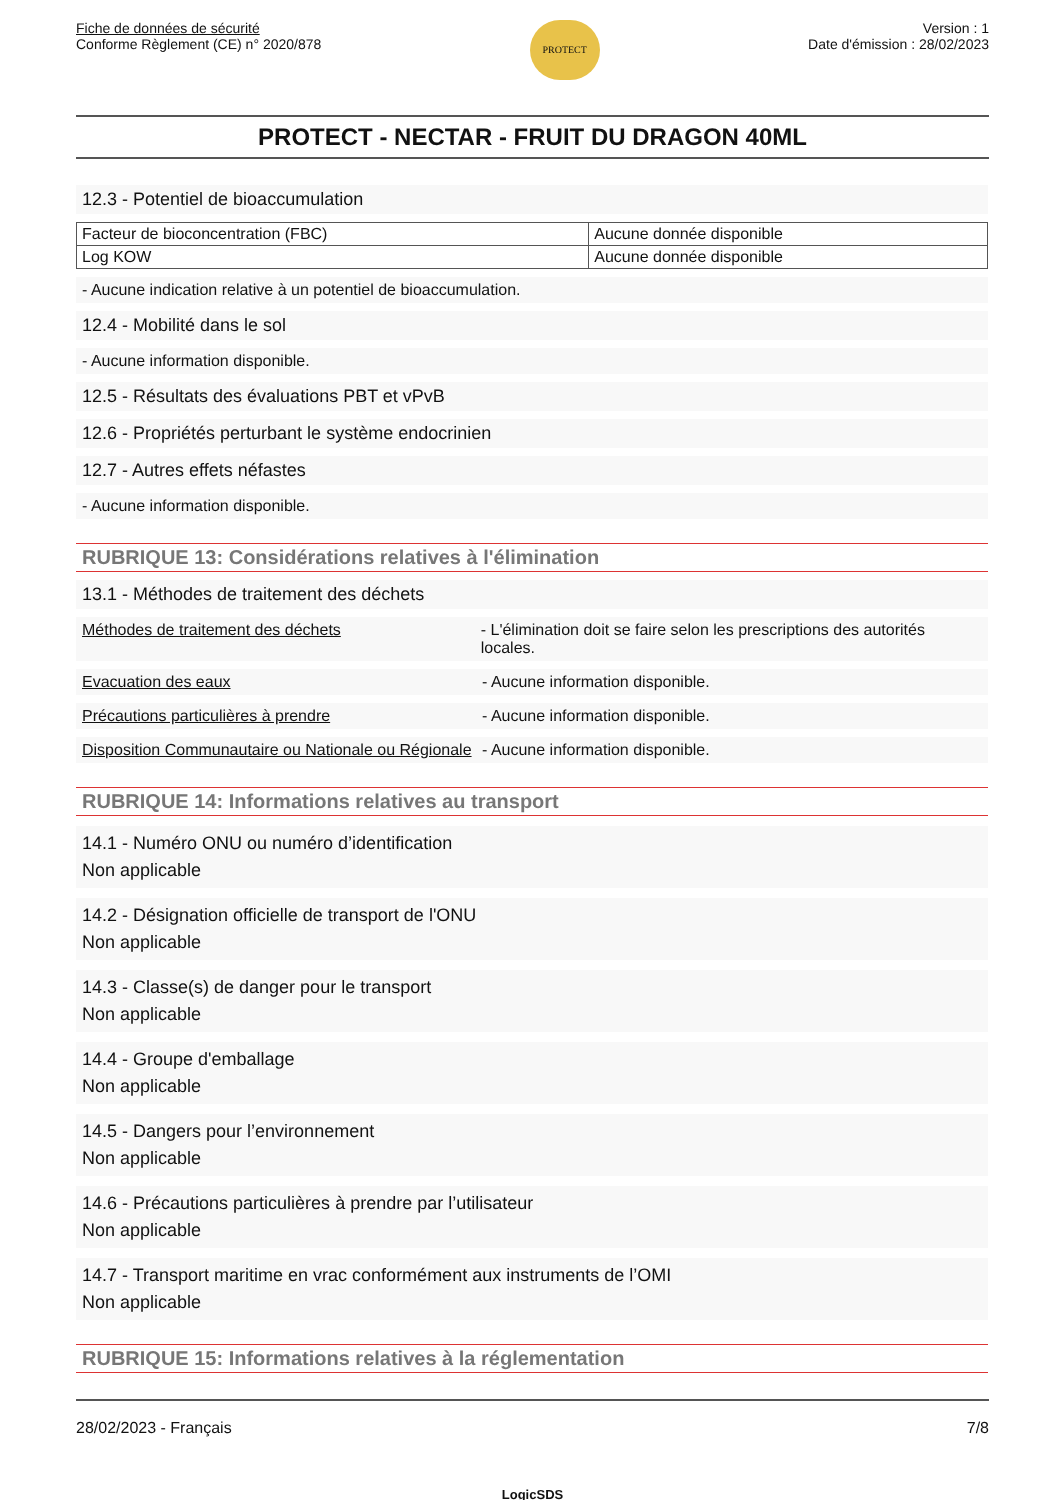Fiche de données de sécurité
Conforme Règlement (CE) n° 2020/878
PROTECT
Version : 1
Date d'émission : 28/02/2023
PROTECT - NECTAR - FRUIT DU DRAGON 40ML
12.3 - Potentiel de bioaccumulation
| Facteur de bioconcentration (FBC) | Aucune donnée disponible |
| Log KOW | Aucune donnée disponible |
- Aucune indication relative à un potentiel de bioaccumulation.
12.4 - Mobilité dans le sol
- Aucune information disponible.
12.5 - Résultats des évaluations PBT et vPvB
12.6 - Propriétés perturbant le système endocrinien
12.7 - Autres effets néfastes
- Aucune information disponible.
RUBRIQUE 13: Considérations relatives à l'élimination
13.1 - Méthodes de traitement des déchets
Méthodes de traitement des déchets - L'élimination doit se faire selon les prescriptions des autorités locales.
Evacuation des eaux - Aucune information disponible.
Précautions particulières à prendre - Aucune information disponible.
Disposition Communautaire ou Nationale ou Régionale
- Aucune information disponible.
RUBRIQUE 14: Informations relatives au transport
14.1 - Numéro ONU ou numéro d’identification
Non applicable
14.2 - Désignation officielle de transport de l'ONU
Non applicable
14.3 - Classe(s) de danger pour le transport
Non applicable
14.4 - Groupe d'emballage
Non applicable
14.5 - Dangers pour l’environnement
Non applicable
14.6 - Précautions particulières à prendre par l’utilisateur
Non applicable
14.7 - Transport maritime en vrac conformément aux instruments de l’OMI
Non applicable
RUBRIQUE 15: Informations relatives à la réglementation
28/02/2023 - Français 7/8
LogicSDS